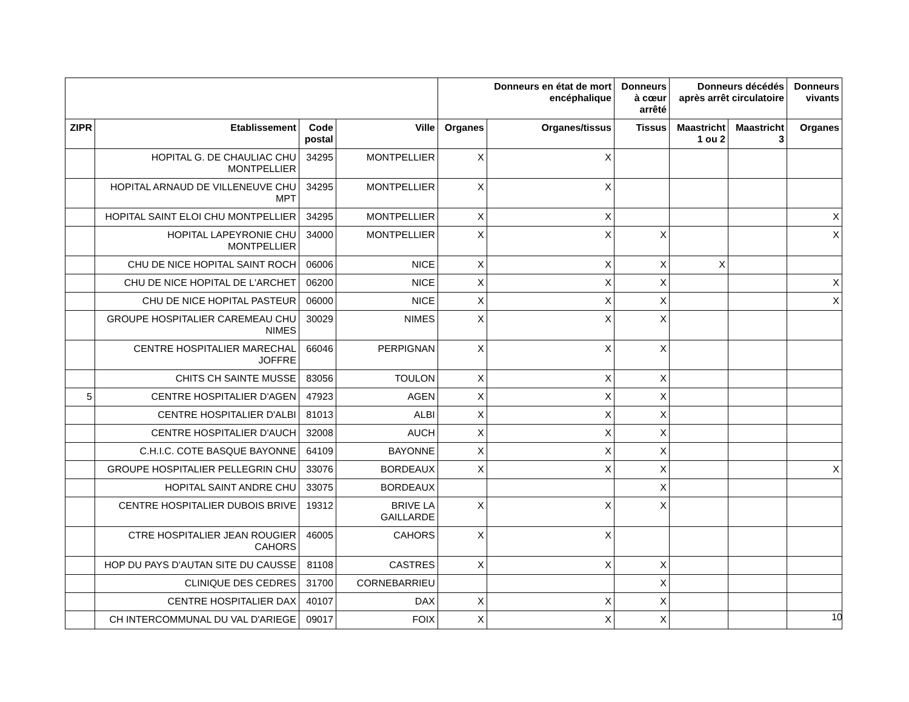| | | | | Donneurs en état de mort encéphalique | | Donneurs à cœur arrêté | Donneurs décédés après arrêt circulatoire | | Donneurs vivants |
| --- | --- | --- | --- | --- | --- | --- | --- | --- | --- |
| ZIPR | Etablissement | Code postal | Ville | Organes | Organes/tissus | Tissus | Maastricht 1 ou 2 | Maastricht 3 | Organes |
| | HOPITAL G. DE CHAULIAC CHU MONTPELLIER | 34295 | MONTPELLIER | X | X | | | | |
| | HOPITAL ARNAUD DE VILLENEUVE CHU MPT | 34295 | MONTPELLIER | X | X | | | | |
| | HOPITAL SAINT ELOI CHU MONTPELLIER | 34295 | MONTPELLIER | X | X | | | | X |
| | HOPITAL LAPEYRONIE CHU MONTPELLIER | 34000 | MONTPELLIER | X | X | X | | | X |
| | CHU DE NICE HOPITAL SAINT ROCH | 06006 | NICE | X | X | X | X | | |
| | CHU DE NICE HOPITAL DE L'ARCHET | 06200 | NICE | X | X | X | | | X |
| | CHU DE NICE HOPITAL PASTEUR | 06000 | NICE | X | X | X | | | X |
| | GROUPE HOSPITALIER CAREMEAU CHU NIMES | 30029 | NIMES | X | X | X | | | |
| | CENTRE HOSPITALIER MARECHAL JOFFRE | 66046 | PERPIGNAN | X | X | X | | | |
| | CHITS CH SAINTE MUSSE | 83056 | TOULON | X | X | X | | | |
| 5 | CENTRE HOSPITALIER D'AGEN | 47923 | AGEN | X | X | X | | | |
| | CENTRE HOSPITALIER D'ALBI | 81013 | ALBI | X | X | X | | | |
| | CENTRE HOSPITALIER D'AUCH | 32008 | AUCH | X | X | X | | | |
| | C.H.I.C. COTE BASQUE BAYONNE | 64109 | BAYONNE | X | X | X | | | |
| | GROUPE HOSPITALIER PELLEGRIN CHU | 33076 | BORDEAUX | X | X | X | | | X |
| | HOPITAL SAINT ANDRE CHU | 33075 | BORDEAUX | | | X | | | |
| | CENTRE HOSPITALIER DUBOIS BRIVE | 19312 | BRIVE LA GAILLARDE | X | X | X | | | |
| | CTRE HOSPITALIER JEAN ROUGIER CAHORS | 46005 | CAHORS | X | X | | | | |
| | HOP DU PAYS D'AUTAN SITE DU CAUSSE | 81108 | CASTRES | X | X | X | | | |
| | CLINIQUE DES CEDRES | 31700 | CORNEBARRIEU | | | X | | | |
| | CENTRE HOSPITALIER DAX | 40107 | DAX | X | X | X | | | |
| | CH INTERCOMMUNAL DU VAL D'ARIEGE | 09017 | FOIX | X | X | X | | | |
10